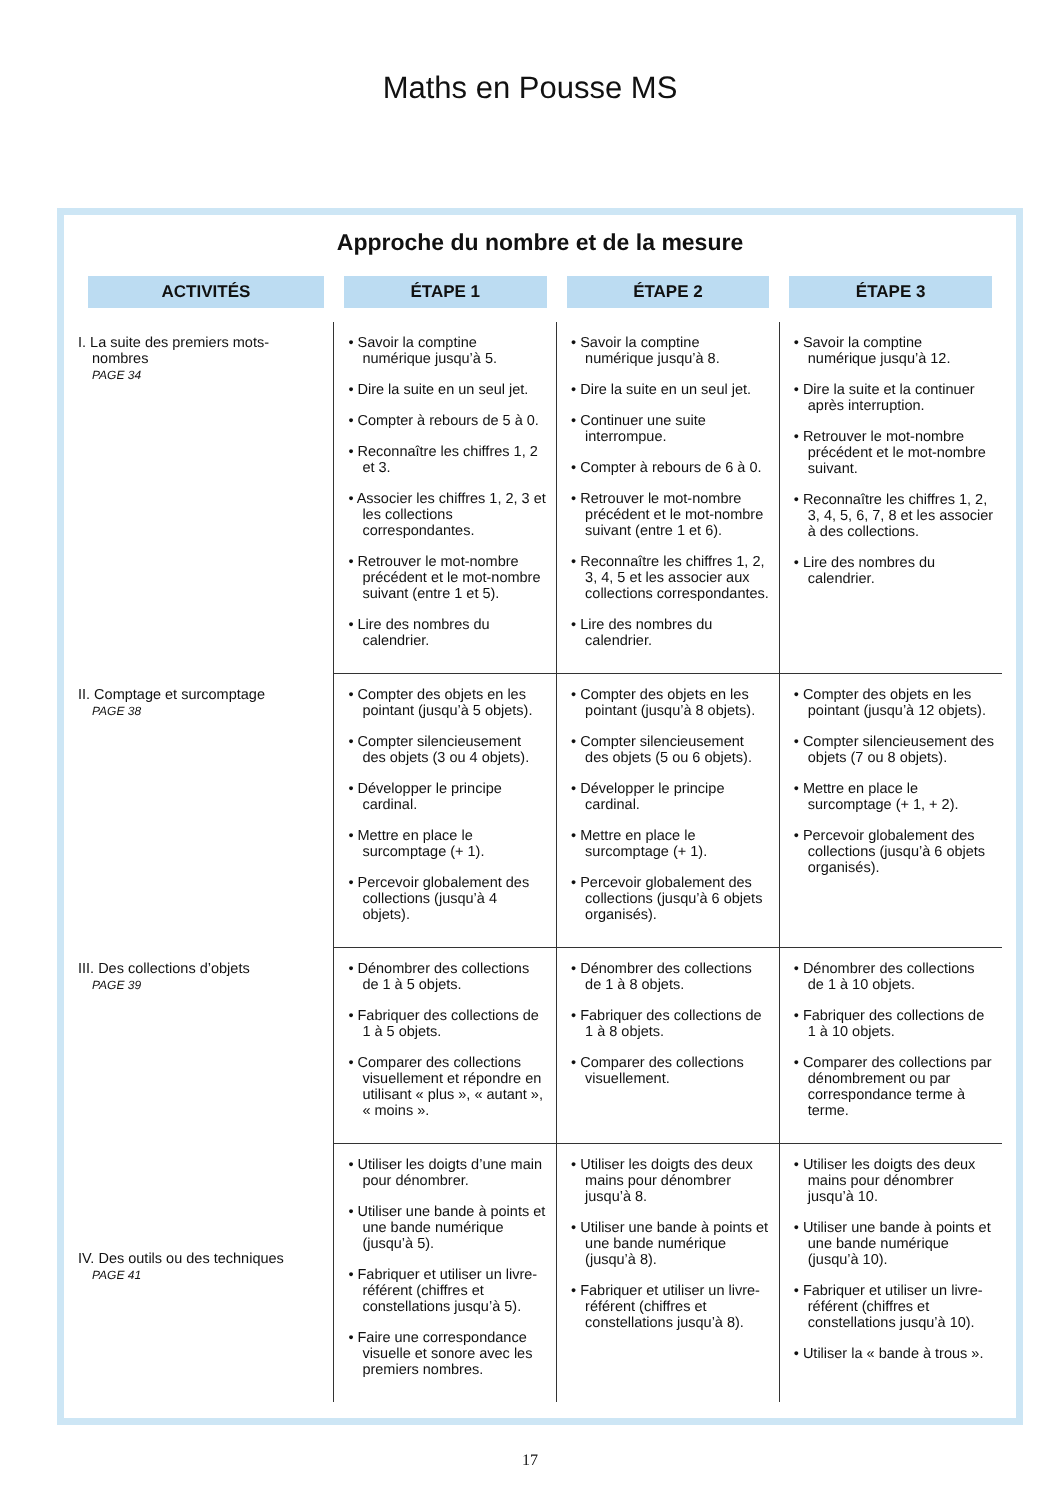Maths en Pousse MS
Approche du nombre et de la mesure
| ACTIVITÉS | ÉTAPE 1 | ÉTAPE 2 | ÉTAPE 3 |
| --- | --- | --- | --- |
| I. La suite des premiers mots-nombres PAGE 34 | • Savoir la comptine numérique jusqu’à 5. • Dire la suite en un seul jet. • Compter à rebours de 5 à 0. • Reconnaître les chiffres 1, 2 et 3. • Associer les chiffres 1, 2, 3 et les collections correspondantes. • Retrouver le mot-nombre précédent et le mot-nombre suivant (entre 1 et 5). • Lire des nombres du calendrier. | • Savoir la comptine numérique jusqu’à 8. • Dire la suite en un seul jet. • Continuer une suite interrompue. • Compter à rebours de 6 à 0. • Retrouver le mot-nombre précédent et le mot-nombre suivant (entre 1 et 6). • Reconnaître les chiffres 1, 2, 3, 4, 5 et les associer aux collections correspondantes. • Lire des nombres du calendrier. | • Savoir la comptine numérique jusqu’à 12. • Dire la suite et la continuer après interruption. • Retrouver le mot-nombre précédent et le mot-nombre suivant. • Reconnaître les chiffres 1, 2, 3, 4, 5, 6, 7, 8 et les associer à des collections. • Lire des nombres du calendrier. |
| II. Comptage et surcomptage PAGE 38 | • Compter des objets en les pointant (jusqu’à 5 objets). • Compter silencieusement des objets (3 ou 4 objets). • Développer le principe cardinal. • Mettre en place le surcomptage (+ 1). • Percevoir globalement des collections (jusqu’à 4 objets). | • Compter des objets en les pointant (jusqu’à 8 objets). • Compter silencieusement des objets (5 ou 6 objets). • Développer le principe cardinal. • Mettre en place le surcomptage (+ 1). • Percevoir globalement des collections (jusqu’à 6 objets organisés). | • Compter des objets en les pointant (jusqu’à 12 objets). • Compter silencieusement des objets (7 ou 8 objets). • Mettre en place le surcomptage (+ 1, + 2). • Percevoir globalement des collections (jusqu’à 6 objets organisés). |
| III. Des collections d’objets PAGE 39 | • Dénombrer des collections de 1 à 5 objets. • Fabriquer des collections de 1 à 5 objets. • Comparer des collections visuellement et répondre en utilisant « plus », « autant », « moins ». | • Dénombrer des collections de 1 à 8 objets. • Fabriquer des collections de 1 à 8 objets. • Comparer des collections visuellement. | • Dénombrer des collections de 1 à 10 objets. • Fabriquer des collections de 1 à 10 objets. • Comparer des collections par dénombrement ou par correspondance terme à terme. |
| IV. Des outils ou des techniques PAGE 41 | • Utiliser les doigts d’une main pour dénombrer. • Utiliser une bande à points et une bande numérique (jusqu’à 5). • Fabriquer et utiliser un livre-référent (chiffres et constellations jusqu’à 5). • Faire une correspondance visuelle et sonore avec les premiers nombres. | • Utiliser les doigts des deux mains pour dénombrer jusqu’à 8. • Utiliser une bande à points et une bande numérique (jusqu’à 8). • Fabriquer et utiliser un livre-référent (chiffres et constellations jusqu’à 8). | • Utiliser les doigts des deux mains pour dénombrer jusqu’à 10. • Utiliser une bande à points et une bande numérique (jusqu’à 10). • Fabriquer et utiliser un livre-référent (chiffres et constellations jusqu’à 10). • Utiliser la « bande à trous ». |
17